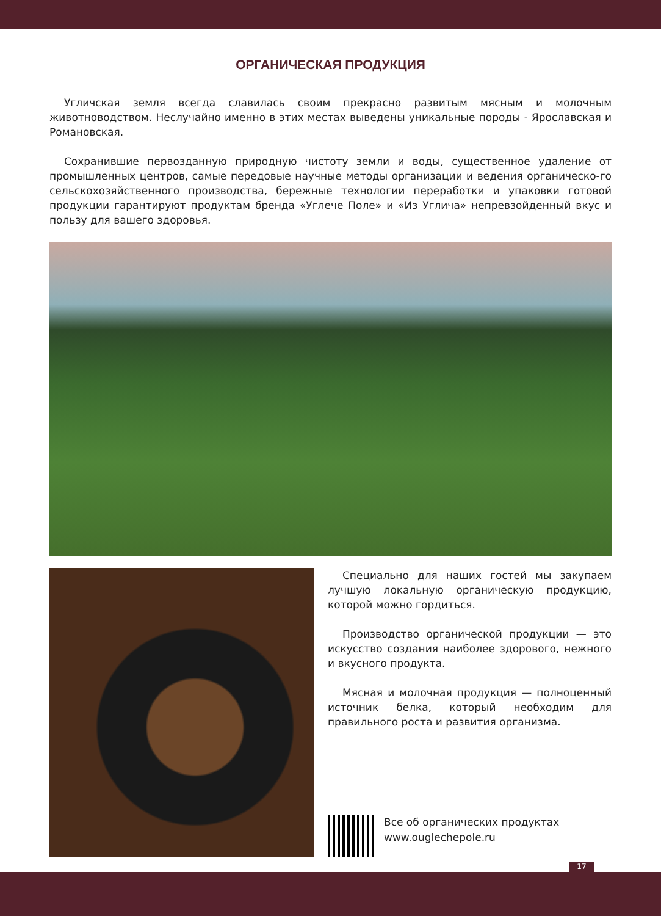ОРГАНИЧЕСКАЯ ПРОДУКЦИЯ
Угличская земля всегда славилась своим прекрасно развитым мясным и молочным животноводством. Неслучайно именно в этих местах выведены уникальные породы - Ярославская и Романовская.
Сохранившие первозданную природную чистоту земли и воды, существенное удаление от промышленных центров, самые передовые научные методы организации и ведения органическо-го сельскохозяйственного производства, бережные технологии переработки и упаковки готовой продукции гарантируют продуктам бренда «Углече Поле» и «Из Углича» непревзойденный вкус и пользу для вашего здоровья.
Специально для наших гостей мы закупаем лучшую локальную органическую продукцию, которой можно гордиться.
Производство органической продукции — это искусство создания наиболее здорового, нежного и вкусного продукта.
Мясная и молочная продукция — полноценный источник белка, который необходим для правильного роста и развития организма.
Все об органических продуктах
www.ouglechepole.ru
17